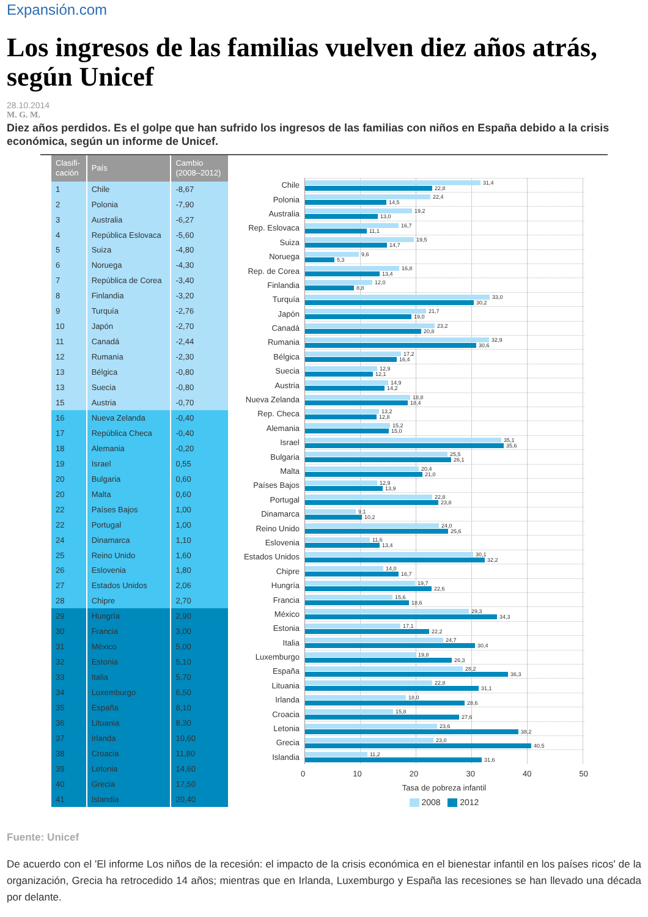Expansión.com
Los ingresos de las familias vuelven diez años atrás, según Unicef
28.10.2014
M. G. M.
Diez años perdidos. Es el golpe que han sufrido los ingresos de las familias con niños en España debido a la crisis económica, según un informe de Unicef.
| Clasifi- cación | País | Cambio (2008–2012) |
| --- | --- | --- |
| 1 | Chile | -8,67 |
| 2 | Polonia | -7,90 |
| 3 | Australia | -6,27 |
| 4 | República Eslovaca | -5,60 |
| 5 | Suiza | -4,80 |
| 6 | Noruega | -4,30 |
| 7 | República de Corea | -3,40 |
| 8 | Finlandia | -3,20 |
| 9 | Turquía | -2,76 |
| 10 | Japón | -2,70 |
| 11 | Canadá | -2,44 |
| 12 | Rumania | -2,30 |
| 13 | Bélgica | -0,80 |
| 13 | Suecia | -0,80 |
| 15 | Austria | -0,70 |
| 16 | Nueva Zelanda | -0,40 |
| 17 | República Checa | -0,40 |
| 18 | Alemania | -0,20 |
| 19 | Israel | 0,55 |
| 20 | Bulgaria | 0,60 |
| 20 | Malta | 0,60 |
| 22 | Países Bajos | 1,00 |
| 22 | Portugal | 1,00 |
| 24 | Dinamarca | 1,10 |
| 25 | Reino Unido | 1,60 |
| 26 | Eslovenia | 1,80 |
| 27 | Estados Unidos | 2,06 |
| 28 | Chipre | 2,70 |
| 29 | Hungría | 2,90 |
| 30 | Francia | 3,00 |
| 31 | México | 5,00 |
| 32 | Estonia | 5,10 |
| 33 | Italia | 5,70 |
| 34 | Luxemburgo | 6,50 |
| 35 | España | 8,10 |
| 36 | Lituania | 8,30 |
| 37 | Irlanda | 10,60 |
| 38 | Croacia | 11,80 |
| 39 | Letonia | 14,60 |
| 40 | Grecia | 17,50 |
| 41 | Islandia | 20,40 |
Chile
31,4
22,8
Polonia
22,4
14,5
Australia
19,2
13,0
Rep. Eslovaca
16,7
11,1
Suiza
19,5
14,7
Noruega
9,6
5,3
Rep. de Corea
16,8
13,4
Finlandia
12,0
8,8
Turquía
33,0
30,2
Japón
21,7
19,0
Canadá
23,2
20,8
Rumania
32,9
30,6
Bélgica
17,2
16,4
Suecia
12,9
12,1
Austria
14,9
14,2
Nueva Zelanda
18,8
18,4
Rep. Checa
13,2
12,8
Alemania
15,2
15,0
Israel
35,1
35,6
Bulgaria
25,5
26,1
Malta
20,4
21,0
Países Bajos
12,9
13,9
Portugal
22,8
23,8
Dinamarca
9,1
10,2
Reino Unido
24,0
25,6
Eslovenia
11,6
13,4
Estados Unidos
30,1
32,2
Chipre
14,0
16,7
Hungría
19,7
22,6
Francia
15,6
18,6
México
29,3
34,3
Estonia
17,1
22,2
Italia
24,7
30,4
Luxemburgo
19,8
26,3
España
28,2
36,3
Lituania
22,8
31,1
Irlanda
18,0
28,6
Croacia
15,8
27,6
Letonia
23,6
38,2
Grecia
23,0
40,5
Islandia
11,2
31,6
0 10 20 30 40 50
Tasa de pobreza infantil
2008 2012
Fuente: Unicef
De acuerdo con el 'El informe Los niños de la recesión: el impacto de la crisis económica en el bienestar infantil en los países ricos' de la organización, Grecia ha retrocedido 14 años; mientras que en Irlanda, Luxemburgo y España las recesiones se han llevado una década por delante.